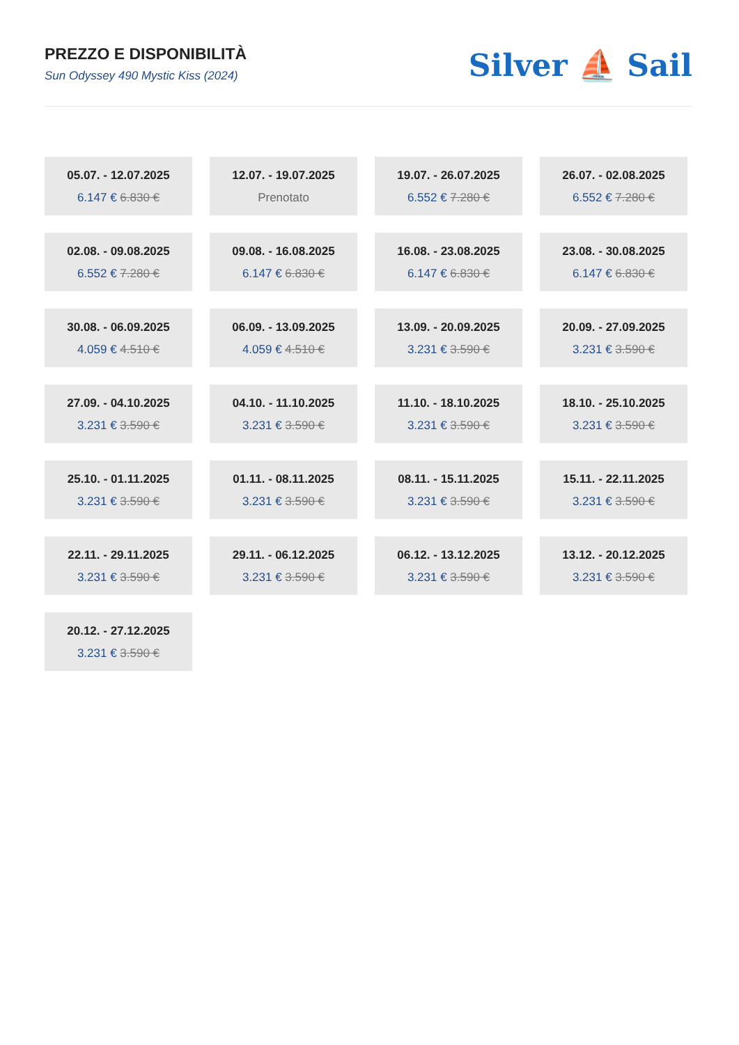PREZZO E DISPONIBILITÀ
Sun Odyssey 490 Mystic Kiss (2024)
Silver ⛵ Sail
05.07. - 12.07.2025
6.147 € 6.830 €
12.07. - 19.07.2025
Prenotato
19.07. - 26.07.2025
6.552 € 7.280 €
26.07. - 02.08.2025
6.552 € 7.280 €
02.08. - 09.08.2025
6.552 € 7.280 €
09.08. - 16.08.2025
6.147 € 6.830 €
16.08. - 23.08.2025
6.147 € 6.830 €
23.08. - 30.08.2025
6.147 € 6.830 €
30.08. - 06.09.2025
4.059 € 4.510 €
06.09. - 13.09.2025
4.059 € 4.510 €
13.09. - 20.09.2025
3.231 € 3.590 €
20.09. - 27.09.2025
3.231 € 3.590 €
27.09. - 04.10.2025
3.231 € 3.590 €
04.10. - 11.10.2025
3.231 € 3.590 €
11.10. - 18.10.2025
3.231 € 3.590 €
18.10. - 25.10.2025
3.231 € 3.590 €
25.10. - 01.11.2025
3.231 € 3.590 €
01.11. - 08.11.2025
3.231 € 3.590 €
08.11. - 15.11.2025
3.231 € 3.590 €
15.11. - 22.11.2025
3.231 € 3.590 €
22.11. - 29.11.2025
3.231 € 3.590 €
29.11. - 06.12.2025
3.231 € 3.590 €
06.12. - 13.12.2025
3.231 € 3.590 €
13.12. - 20.12.2025
3.231 € 3.590 €
20.12. - 27.12.2025
3.231 € 3.590 €